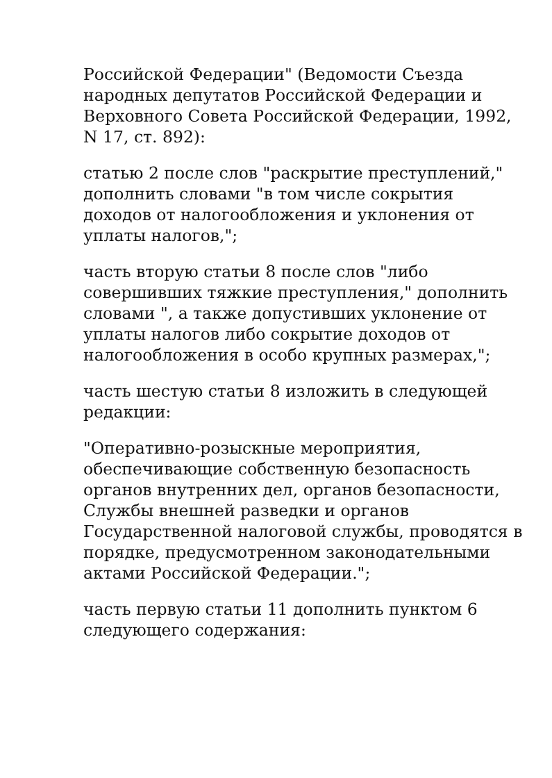Российской Федерации" (Ведомости Съезда народных депутатов Российской Федерации и Верховного Совета Российской Федерации, 1992, N 17, ст. 892):
статью 2 после слов "раскрытие преступлений," дополнить словами "в том числе сокрытия доходов от налогообложения и уклонения от уплаты налогов,";
часть вторую статьи 8 после слов "либо совершивших тяжкие преступления," дополнить словами ", а также допустивших уклонение от уплаты налогов либо сокрытие доходов от налогообложения в особо крупных размерах,";
часть шестую статьи 8 изложить в следующей редакции:
"Оперативно-розыскные мероприятия, обеспечивающие собственную безопасность органов внутренних дел, органов безопасности, Службы внешней разведки и органов Государственной налоговой службы, проводятся в порядке, предусмотренном законодательными актами Российской Федерации.";
часть первую статьи 11 дополнить пунктом 6 следующего содержания: